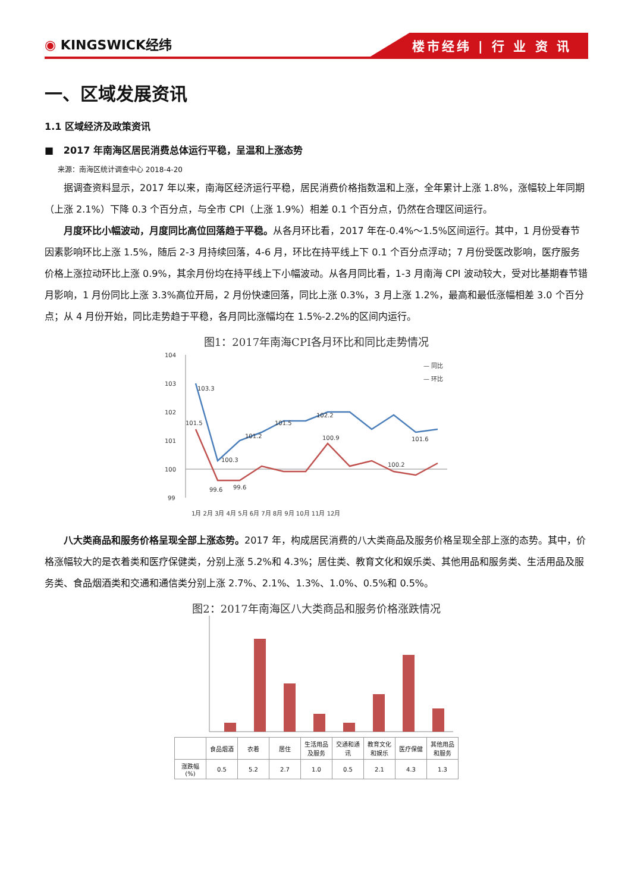◉ KINGSWICK经纬
楼市经纬 | 行 业 资 讯
一、区域发展资讯
1.1 区域经济及政策资讯
■ 2017 年南海区居民消费总体运行平稳，呈温和上涨态势
来源：南海区统计调查中心 2018-4-20
据调查资料显示，2017 年以来，南海区经济运行平稳，居民消费价格指数温和上涨，全年累计上涨 1.8%，涨幅较上年同期（上涨 2.1%）下降 0.3 个百分点，与全市 CPI（上涨 1.9%）相差 0.1 个百分点，仍然在合理区间运行。
月度环比小幅波动，月度同比高位回落趋于平稳。从各月环比看，2017 年在-0.4%～1.5%区间运行。其中，1 月份受春节因素影响环比上涨 1.5%，随后 2-3 月持续回落，4-6 月，环比在持平线上下 0.1 个百分点浮动；7 月份受医改影响，医疗服务价格上涨拉动环比上涨 0.9%，其余月份均在持平线上下小幅波动。从各月同比看，1-3 月南海 CPI 波动较大，受对比基期春节错月影响，1 月份同比上涨 3.3%高位开局，2 月份快速回落，同比上涨 0.3%，3 月上涨 1.2%，最高和最低涨幅相差 3.0 个百分点；从 4 月份开始，同比走势趋于平稳，各月同比涨幅均在 1.5%-2.2%的区间内运行。
图1：2017年南海CPI各月环比和同比走势情况
104
103
102
101
100
99
103.3
101.5
100.3
101.2
101.5
102.2
101.6
99.6
99.6
100.9
100.2
— 同比
— 环比
1月 2月 3月 4月 5月 6月 7月 8月 9月 10月 11月 12月
八大类商品和服务价格呈现全部上涨态势。2017 年，构成居民消费的八大类商品及服务价格呈现全部上涨的态势。其中，价格涨幅较大的是衣着类和医疗保健类，分别上涨 5.2%和 4.3%；居住类、教育文化和娱乐类、其他用品和服务类、生活用品及服务类、食品烟酒类和交通和通信类分别上涨 2.7%、2.1%、1.3%、1.0%、0.5%和 0.5%。
图2：2017年南海区八大类商品和服务价格涨跌情况
| | 食品烟酒 | 衣着 | 居住 | 生活用品及服务 | 交通和通讯 | 教育文化和娱乐 | 医疗保健 | 其他用品和服务 |
| --- | --- | --- | --- | --- | --- | --- | --- | --- |
| 涨跌幅(%) | 0.5 | 5.2 | 2.7 | 1.0 | 0.5 | 2.1 | 4.3 | 1.3 |